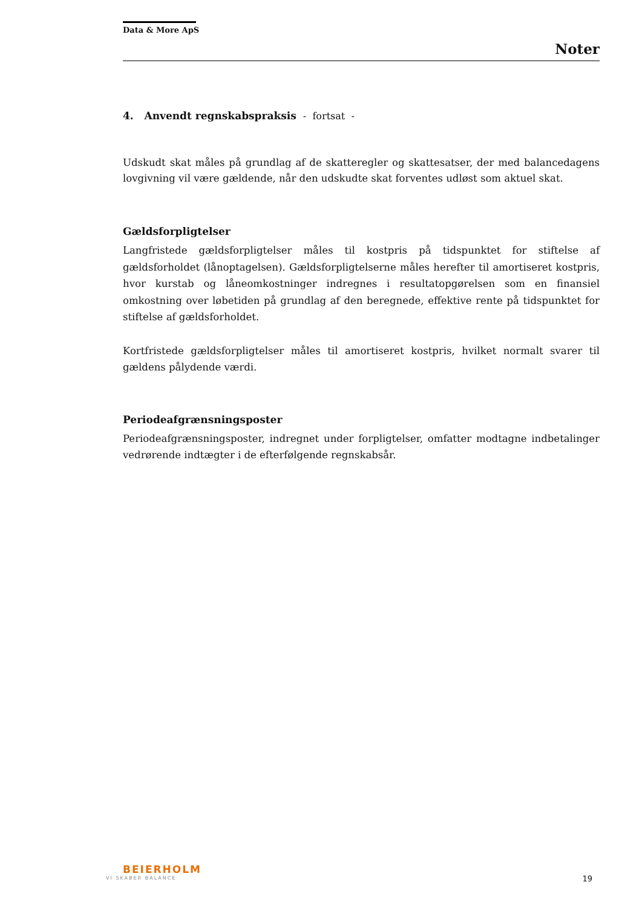Data & More ApS
Noter
4. Anvendt regnskabspraksis - fortsat -
Udskudt skat måles på grundlag af de skatteregler og skattesatser, der med balancedagens lovgivning vil være gældende, når den udskudte skat forventes udløst som aktuel skat.
Gældsforpligtelser
Langfristede gældsforpligtelser måles til kostpris på tidspunktet for stiftelse af gældsforholdet (lånoptagelsen). Gældsforpligtelserne måles herefter til amortiseret kostpris, hvor kurstab og låneomkostninger indregnes i resultatopgørelsen som en finansiel omkostning over løbetiden på grundlag af den beregnede, effektive rente på tidspunktet for stiftelse af gældsforholdet.
Kortfristede gældsforpligtelser måles til amortiseret kostpris, hvilket normalt svarer til gældens pålydende værdi.
Periodeafgrænsningsposter
Periodeafgrænsningsposter, indregnet under forpligtelser, omfatter modtagne indbetalinger vedrørende indtægter i de efterfølgende regnskabsår.
BEIERHOLM
VI SKABER BALANCE
19